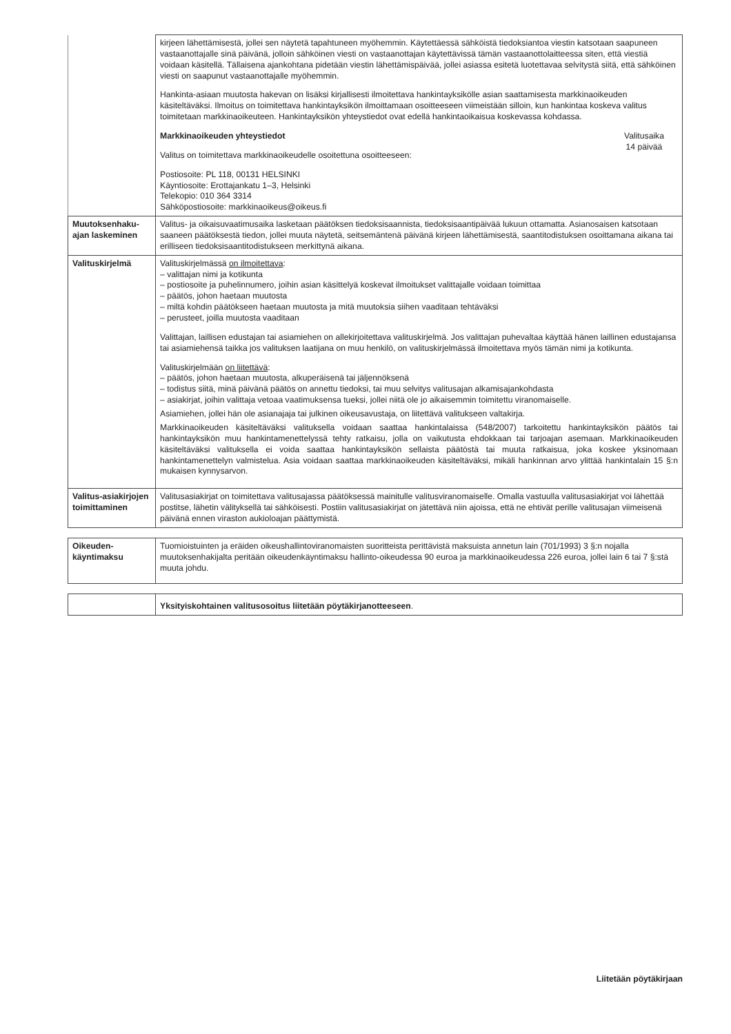| | kirjeen lähettämisestä, jollei sen näytetä tapahtuneen myöhemmin. Käytettäessä sähköistä tiedoksiantoa viestin katsotaan saapuneen vastaanottajalle sinä päivänä, jolloin sähköinen viesti on vastaanottajan käytettävissä tämän vastaanottolaitteessa siten, että viestiä voidaan käsitellä. Tällaisena ajankohtana pidetään viestin lähettämispäivää, jollei asiassa esitetä luotettavaa selvitystä siitä, että sähköinen viesti on saapunut vastaanottajalle myöhemmin. Hankinta-asiaan muutosta hakevan on lisäksi kirjallisesti ilmoitettava hankintayksikölle asian saattamisesta markkinaoikeuden käsiteltäväksi. Ilmoitus on toimitettava hankintayksikön ilmoittamaan osoitteeseen viimeistään silloin, kun hankintaa koskeva valitus toimitetaan markkinaoikeuteen. Hankintayksikön yhteystiedot ovat edellä hankintaoikaisua koskevassa kohdassa. Markkinaoikeuden yhteystiedot Valitus on toimitettava markkinaoikeudelle osoitettuna osoitteeseen: Valitusaika 14 päivää Postiosoite: PL 118, 00131 HELSINKI Käyntiosoite: Erottajankatu 1–3, Helsinki Telekopio: 010 364 3314 Sähköpostiosoite: markkinaoikeus@oikeus.fi |
| Muutoksenhaku-ajan laskeminen | Valitus- ja oikaisuvaatimusaika lasketaan päätöksen tiedoksisaannista, tiedoksisaantipäivää lukuun ottamatta. Asianosaisen katsotaan saaneen päätöksestä tiedon, jollei muuta näytetä, seitsemäntenä päivänä kirjeen lähettämisestä, saantitodistuksen osoittamana aikana tai erilliseen tiedoksisaantitodistukseen merkittynä aikana. |
| Valituskirjelmä | Valituskirjelmässä on ilmoitettava : – valittajan nimi ja kotikunta – postiosoite ja puhelinnumero, joihin asian käsittelyä koskevat ilmoitukset valittajalle voidaan toimittaa – päätös, johon haetaan muutosta – miltä kohdin päätökseen haetaan muutosta ja mitä muutoksia siihen vaaditaan tehtäväksi – perusteet, joilla muutosta vaaditaan Valittajan, laillisen edustajan tai asiamiehen on allekirjoitettava valituskirjelmä. Jos valittajan puhevaltaa käyttää hänen laillinen edustajansa tai asiamiehensä taikka jos valituksen laatijana on muu henkilö, on valituskirjelmässä ilmoitettava myös tämän nimi ja kotikunta. Valituskirjelmään on liitettävä : – päätös, johon haetaan muutosta, alkuperäisenä tai jäljennöksenä – todistus siitä, minä päivänä päätös on annettu tiedoksi, tai muu selvitys valitusajan alkamisajankohdasta – asiakirjat, joihin valittaja vetoaa vaatimuksensa tueksi, jollei niitä ole jo aikaisemmin toimitettu viranomaiselle. Asiamiehen, jollei hän ole asianajaja tai julkinen oikeusavustaja, on liitettävä valitukseen valtakirja. Markkinaoikeuden käsiteltäväksi valituksella voidaan saattaa hankintalaissa (548/2007) tarkoitettu hankintayksikön päätös tai hankintayksikön muu hankintamenettelyssä tehty ratkaisu, jolla on vaikutusta ehdokkaan tai tarjoajan asemaan. Markkinaoikeuden käsiteltäväksi valituksella ei voida saattaa hankintayksikön sellaista päätöstä tai muuta ratkaisua, joka koskee yksinomaan hankintamenettelyn valmistelua. Asia voidaan saattaa markkinaoikeuden käsiteltäväksi, mikäli hankinnan arvo ylittää hankintalain 15 §:n mukaisen kynnysarvon. |
| Valitus-asiakirjojen toimittaminen | Valitusasiakirjat on toimitettava valitusajassa päätöksessä mainitulle valitusviranomaiselle. Omalla vastuulla valitusasiakirjat voi lähettää postitse, lähetin välityksellä tai sähköisesti. Postiin valitusasiakirjat on jätettävä niin ajoissa, että ne ehtivät perille valitusajan viimeisenä päivänä ennen viraston aukioloajan päättymistä. |
| Oikeuden-käyntimaksu | Tuomioistuinten ja eräiden oikeushallintoviranomaisten suoritteista perittävistä maksuista annetun lain (701/1993) 3 §:n nojalla muutoksenhakijalta peritään oikeudenkäyntimaksu hallinto-oikeudessa 90 euroa ja markkinaoikeudessa 226 euroa, jollei lain 6 tai 7 §:stä muuta johdu. |
| | Yksityiskohtainen valitusosoitus liitetään pöytäkirjanotteeseen . |
Liitetään pöytäkirjaan